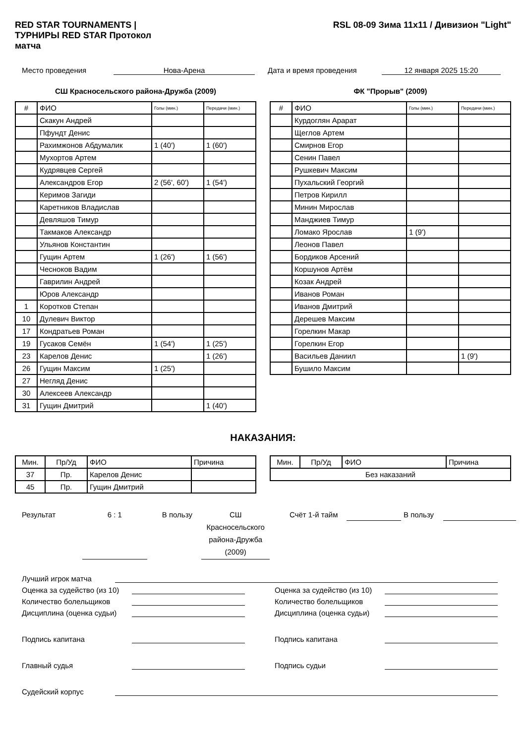RED STAR TOURNAMENTS | ТУРНИРЫ RED STAR Протокол матча
RSL 08-09 Зима 11x11 / Дивизион "Light"
Место проведения Нова-Арена Дата и время проведения 12 января 2025 15:20
СШ Красносельского района-Дружба (2009)
| # | ФИО | Голы (мин.) | Передачи (мин.) |
| --- | --- | --- | --- |
| | Скакун Андрей | | |
| | Пфундт Денис | | |
| | Рахимжонов Абдумалик | 1 (40') | 1 (60') |
| | Мухортов Артем | | |
| | Кудрявцев Сергей | | |
| | Александров Егор | 2 (56', 60') | 1 (54') |
| | Керимов Загиди | | |
| | Каретников Владислав | | |
| | Девляшов Тимур | | |
| | Такмаков Александр | | |
| | Ульянов Константин | | |
| | Гущин Артем | 1 (26') | 1 (56') |
| | Чесноков Вадим | | |
| | Гаврилин Андрей | | |
| | Юров Александр | | |
| 1 | Коротков Степан | | |
| 10 | Дулевич Виктор | | |
| 17 | Кондратьев Роман | | |
| 19 | Гусаков Семён | 1 (54') | 1 (25') |
| 23 | Карелов Денис | | 1 (26') |
| 26 | Гущин Максим | 1 (25') | |
| 27 | Негляд Денис | | |
| 30 | Алексеев Александр | | |
| 31 | Гущин Дмитрий | | 1 (40') |
ФК "Прорыв" (2009)
| # | ФИО | Голы (мин.) | Передачи (мин.) |
| --- | --- | --- | --- |
| | Курдоглян Арарат | | |
| | Щеглов Артем | | |
| | Смирнов Егор | | |
| | Сенин Павел | | |
| | Рушкевич Максим | | |
| | Пухальский Георгий | | |
| | Петров Кирилл | | |
| | Минин Мирослав | | |
| | Манджиев Тимур | | |
| | Ломако Ярослав | 1 (9') | |
| | Леонов Павел | | |
| | Бордиков Арсений | | |
| | Коршунов Артём | | |
| | Козак Андрей | | |
| | Иванов Роман | | |
| | Иванов Дмитрий | | |
| | Дерешев Максим | | |
| | Горелкин Макар | | |
| | Горелкин Егор | | |
| | Васильев Даниил | | 1 (9') |
| | Бушило Максим | | |
НАКАЗАНИЯ:
| Мин. | Пр/Уд | ФИО | Причина |
| --- | --- | --- | --- |
| 37 | Пр. | Карелов Денис | |
| 45 | Пр. | Гущин Дмитрий | |
| Мин. | Пр/Уд | ФИО | Причина |
| --- | --- | --- | --- |
| Без наказаний | | | |
Результат 6 : 1 В пользу СШ Красносельского района-Дружба (2009)
Счёт 1-й тайм В пользу
Лучший игрок матча
Оценка за судейство (из 10)
Количество болельщиков
Дисциплина (оценка судьи)
Подпись капитана
Главный судья
Оценка за судейство (из 10)
Количество болельщиков
Дисциплина (оценка судьи)
Подпись капитана
Подпись судьи
Судейский корпус